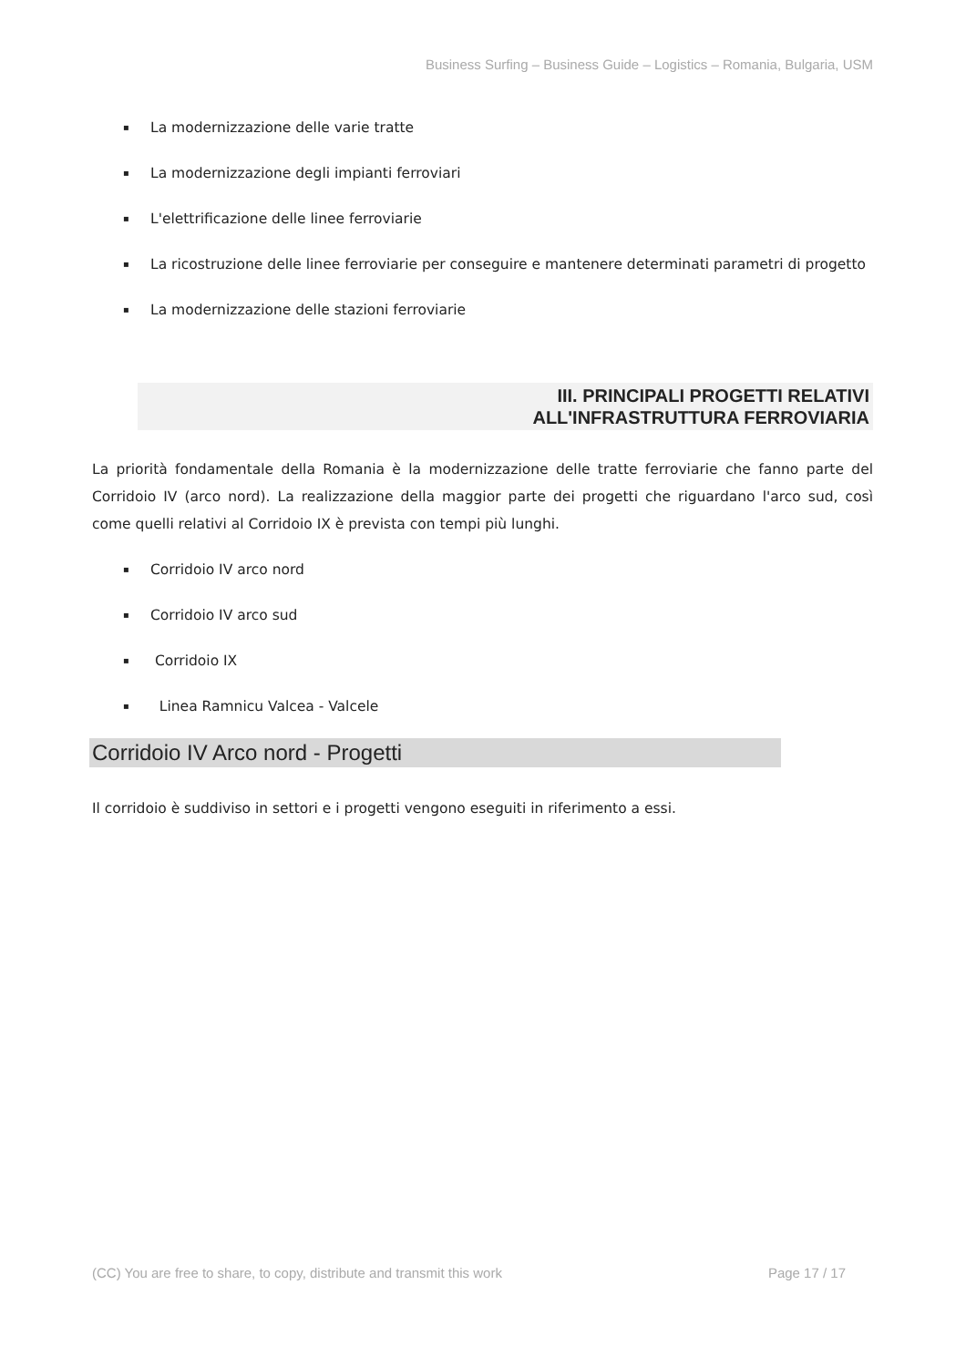Business Surfing – Business Guide – Logistics – Romania, Bulgaria, USM
▪ La modernizzazione delle varie tratte
▪ La modernizzazione degli impianti ferroviari
▪ L'elettrificazione delle linee ferroviarie
▪ La ricostruzione delle linee ferroviarie per conseguire e mantenere determinati parametri di progetto
▪ La modernizzazione delle stazioni ferroviarie
III. PRINCIPALI PROGETTI RELATIVI
ALL'INFRASTRUTTURA FERROVIARIA
La priorità fondamentale della Romania è la modernizzazione delle tratte ferroviarie che fanno parte del Corridoio IV (arco nord). La realizzazione della maggior parte dei progetti che riguardano l'arco sud, così come quelli relativi al Corridoio IX è prevista con tempi più lunghi.
▪ Corridoio IV arco nord
▪ Corridoio IV arco sud
▪ Corridoio IX
▪ Linea Ramnicu Valcea - Valcele
Corridoio IV Arco nord - Progetti
Il corridoio è suddiviso in settori e i progetti vengono eseguiti in riferimento a essi.
(CC) You are free to share, to copy, distribute and transmit this work Page 17 / 17